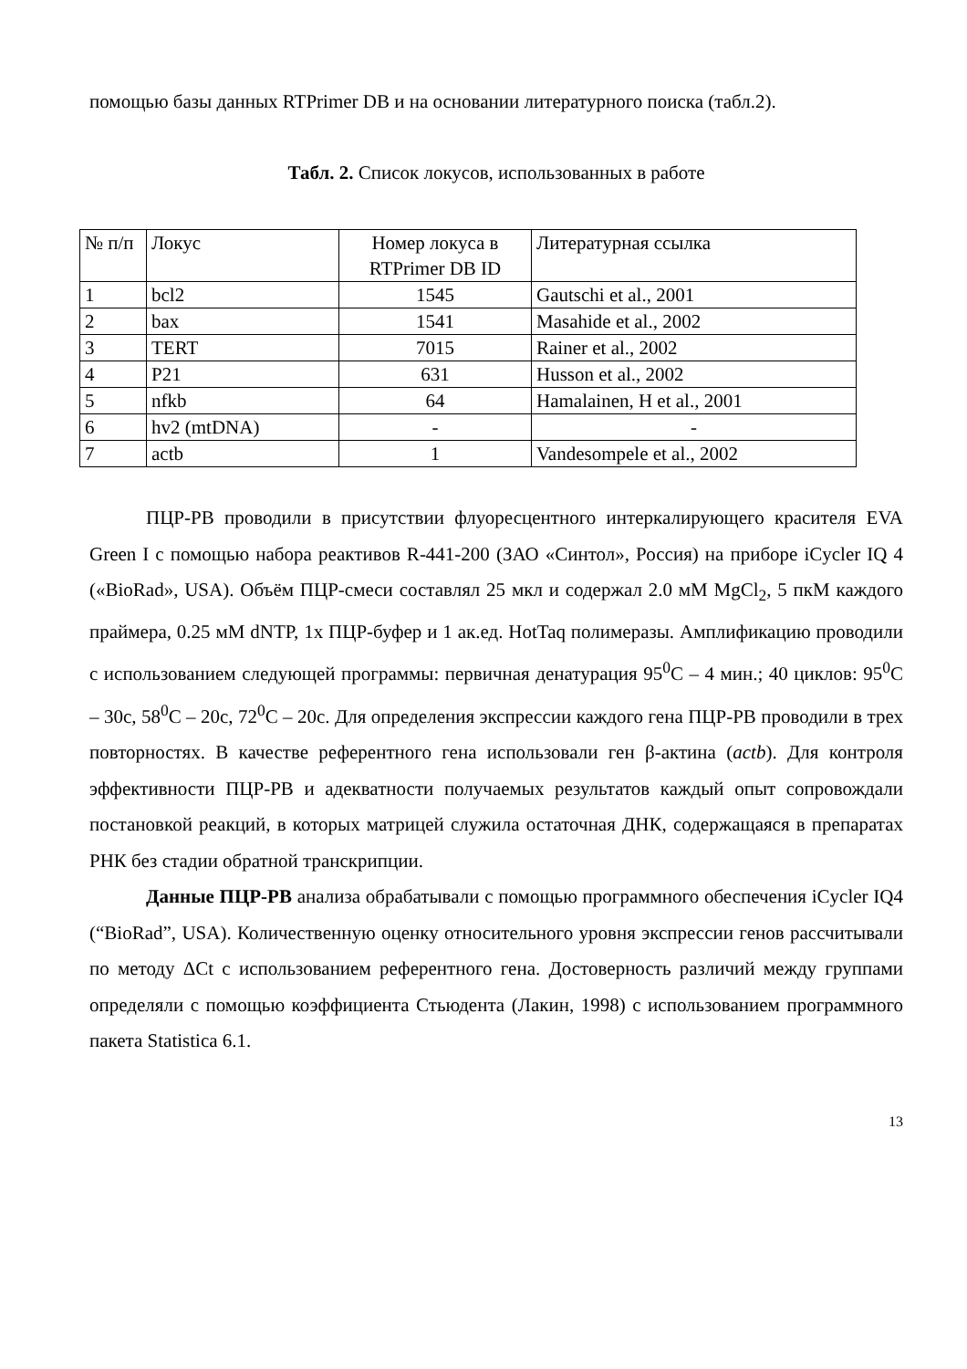помощью базы данных RTPrimer DB и на основании литературного поиска (табл.2).
Табл. 2. Список локусов, использованных в работе
| № п/п | Локус | Номер локуса в RTPrimer DB ID | Литературная ссылка |
| 1 | bcl2 | 1545 | Gautschi et al., 2001 |
| 2 | bax | 1541 | Masahide et al., 2002 |
| 3 | TERT | 7015 | Rainer et al., 2002 |
| 4 | P21 | 631 | Husson et al., 2002 |
| 5 | nfkb | 64 | Hamalainen, H et al., 2001 |
| 6 | hv2 (mtDNA) | - | - |
| 7 | actb | 1 | Vandesompele et al., 2002 |
ПЦР-РВ проводили в присутствии флуоресцентного интеркалирующего красителя EVA Green I с помощью набора реактивов R-441-200 (ЗАО «Синтол», Россия) на приборе iCycler IQ 4 («BioRad», USA). Объём ПЦР-смеси составлял 25 мкл и содержал 2.0 мМ MgCl<sub>2</sub>, 5 пкМ каждого праймера, 0.25 мМ dNTP, 1х ПЦР-буфер и 1 ак.ед. HotTaq полимеразы. Амплификацию проводили с использованием следующей программы: первичная денатурация 95<sup>0</sup>С – 4 мин.; 40 циклов: 95<sup>0</sup>С – 30с, 58<sup>0</sup>С – 20с, 72<sup>0</sup>С – 20с. Для определения экспрессии каждого гена ПЦР-РВ проводили в трех повторностях. В качестве референтного гена использовали ген β-актина (actb). Для контроля эффективности ПЦР-РВ и адекватности получаемых результатов каждый опыт сопровождали постановкой реакций, в которых матрицей служила остаточная ДНК, содержащаяся в препаратах РНК без стадии обратной транскрипции.
Данные ПЦР-РВ анализа обрабатывали с помощью программного обеспечения iCycler IQ4 (“BioRad”, USA). Количественную оценку относительного уровня экспрессии генов рассчитывали по методу ΔCt с использованием референтного гена. Достоверность различий между группами определяли с помощью коэффициента Стьюдента (Лакин, 1998) с использованием программного пакета Statistica 6.1.
13